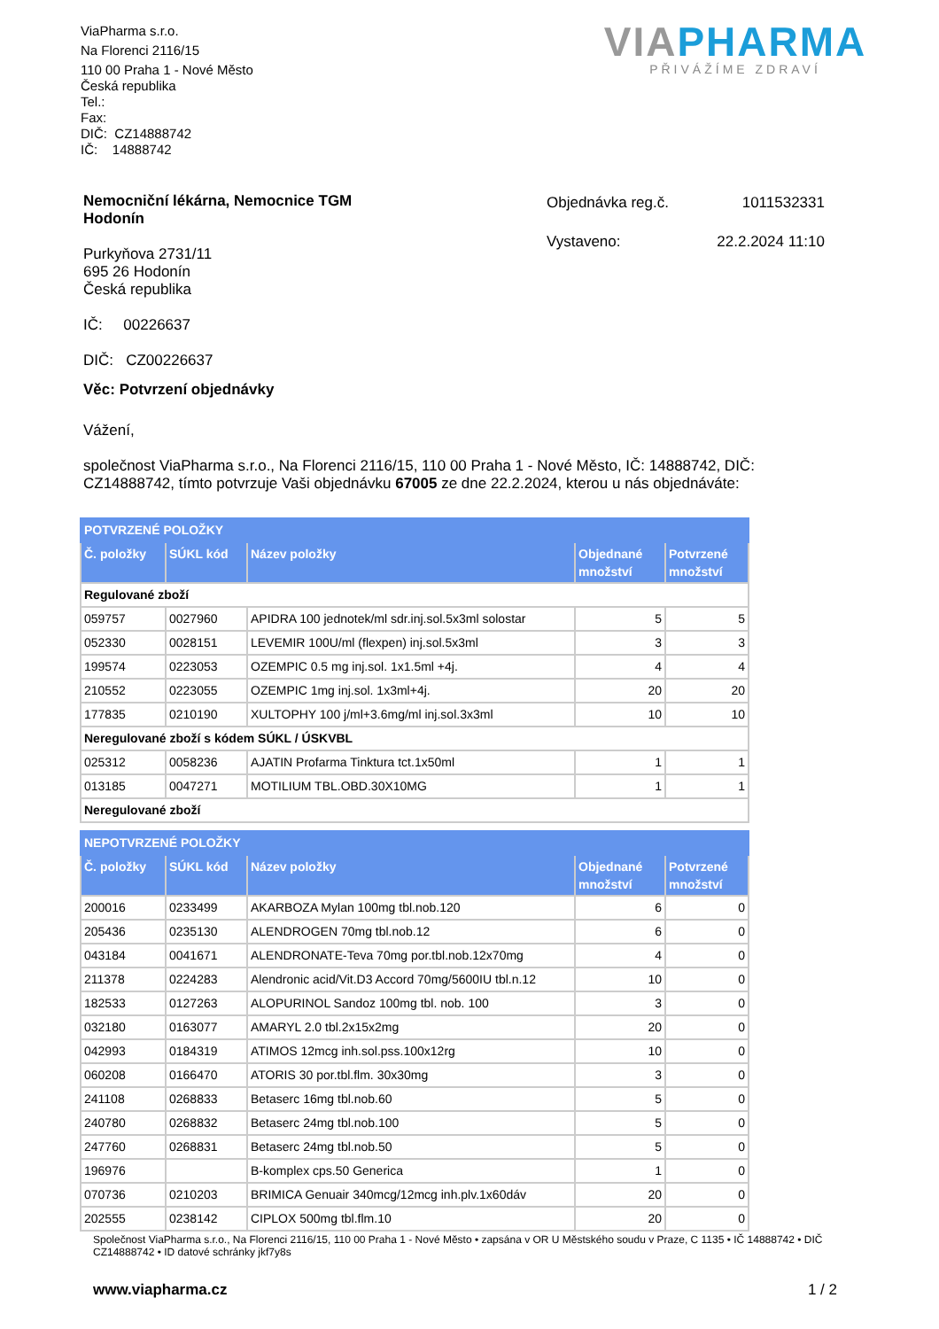ViaPharma s.r.o.
Na Florenci 2116/15
110 00 Praha 1 - Nové Město
Česká republika
Tel.:
Fax:
DIČ: CZ14888742
IČ: 14888742
VIAPHARMA
PŘIVÁŽÍME ZDRAVÍ
Nemocniční lékárna, Nemocnice TGM
Hodonín
Purkyňova 2731/11
695 26 Hodonín
Česká republika
IČ: 00226637
DIČ: CZ00226637
| Objednávka reg.č. | 1011532331 |
| Vystaveno: | 22.2.2024 11:10 |
Věc: Potvrzení objednávky
Vážení,
společnost ViaPharma s.r.o., Na Florenci 2116/15, 110 00 Praha 1 - Nové Město, IČ: 14888742, DIČ: CZ14888742, tímto potvrzuje Vaši objednávku 67005 ze dne 22.2.2024, kterou u nás objednáváte:
| POTVRZENÉ POLOŽKY | | | | |
| Č. položky | SÚKL kód | Název položky | Objednané množství | Potvrzené množství |
| Regulované zboží | | | | |
| 059757 | 0027960 | APIDRA 100 jednotek/ml sdr.inj.sol.5x3ml solostar | 5 | 5 |
| 052330 | 0028151 | LEVEMIR 100U/ml (flexpen) inj.sol.5x3ml | 3 | 3 |
| 199574 | 0223053 | OZEMPIC 0.5 mg inj.sol. 1x1.5ml +4j. | 4 | 4 |
| 210552 | 0223055 | OZEMPIC 1mg inj.sol. 1x3ml+4j. | 20 | 20 |
| 177835 | 0210190 | XULTOPHY 100 j/ml+3.6mg/ml inj.sol.3x3ml | 10 | 10 |
| Neregulované zboží s kódem SÚKL / ÚSKVBL | | | | |
| 025312 | 0058236 | AJATIN Profarma Tinktura tct.1x50ml | 1 | 1 |
| 013185 | 0047271 | MOTILIUM TBL.OBD.30X10MG | 1 | 1 |
| Neregulované zboží | | | | |
| NEPOTVRZENÉ POLOŽKY | | | | |
| Č. položky | SÚKL kód | Název položky | Objednané množství | Potvrzené množství |
| 200016 | 0233499 | AKARBOZA Mylan 100mg tbl.nob.120 | 6 | 0 |
| 205436 | 0235130 | ALENDROGEN 70mg tbl.nob.12 | 6 | 0 |
| 043184 | 0041671 | ALENDRONATE-Teva 70mg por.tbl.nob.12x70mg | 4 | 0 |
| 211378 | 0224283 | Alendronic acid/Vit.D3 Accord 70mg/5600IU tbl.n.12 | 10 | 0 |
| 182533 | 0127263 | ALOPURINOL Sandoz 100mg tbl. nob. 100 | 3 | 0 |
| 032180 | 0163077 | AMARYL 2.0 tbl.2x15x2mg | 20 | 0 |
| 042993 | 0184319 | ATIMOS 12mcg inh.sol.pss.100x12rg | 10 | 0 |
| 060208 | 0166470 | ATORIS 30 por.tbl.flm. 30x30mg | 3 | 0 |
| 241108 | 0268833 | Betaserc 16mg tbl.nob.60 | 5 | 0 |
| 240780 | 0268832 | Betaserc 24mg tbl.nob.100 | 5 | 0 |
| 247760 | 0268831 | Betaserc 24mg tbl.nob.50 | 5 | 0 |
| 196976 | | B-komplex cps.50 Generica | 1 | 0 |
| 070736 | 0210203 | BRIMICA Genuair 340mcg/12mcg inh.plv.1x60dáv | 20 | 0 |
| 202555 | 0238142 | CIPLOX 500mg tbl.flm.10 | 20 | 0 |
Společnost ViaPharma s.r.o., Na Florenci 2116/15, 110 00 Praha 1 - Nové Město • zapsána v OR U Městského soudu v Praze, C 1135 • IČ 14888742 • DIČ CZ14888742 • ID datové schránky jkf7y8s
www.viapharma.cz 1 / 2